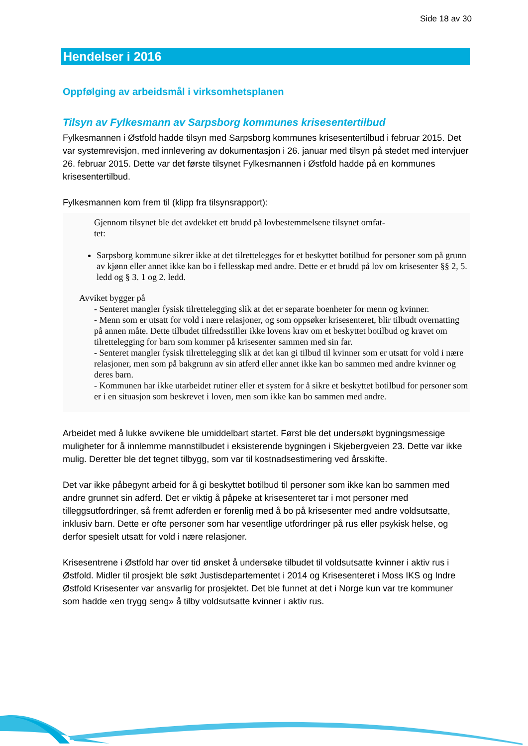Side 18 av 30
Hendelser i 2016
Oppfølging av arbeidsmål i virksomhetsplanen
Tilsyn av Fylkesmann av Sarpsborg kommunes krisesentertilbud
Fylkesmannen i Østfold hadde tilsyn med Sarpsborg kommunes krisesentertilbud i februar 2015. Det var systemrevisjon, med innlevering av dokumentasjon i 26. januar med tilsyn på stedet med intervjuer 26. februar 2015. Dette var det første tilsynet Fylkesmannen i Østfold hadde på en kommunes krisesentertilbud.
Fylkesmannen kom frem til (klipp fra tilsynsrapport):
Gjennom tilsynet ble det avdekket ett brudd på lovbestemmelsene tilsynet omfat-
tet:
Sarpsborg kommune sikrer ikke at det tilrettelegges for et beskyttet botilbud for personer som på grunn av kjønn eller annet ikke kan bo i fellesskap med andre. Dette er et brudd på lov om krisesenter §§ 2, 5. ledd og § 3. 1 og 2. ledd.
Avviket bygger på
- Senteret mangler fysisk tilrettelegging slik at det er separate boenheter for menn og kvinner.
- Menn som er utsatt for vold i nære relasjoner, og som oppsøker krisesenteret, blir tilbudt overnatting på annen måte. Dette tilbudet tilfredsstiller ikke lovens krav om et beskyttet botilbud og kravet om tilrettelegging for barn som kommer på krisesenter sammen med sin far.
- Senteret mangler fysisk tilrettelegging slik at det kan gi tilbud til kvinner som er utsatt for vold i nære relasjoner, men som på bakgrunn av sin atferd eller annet ikke kan bo sammen med andre kvinner og deres barn.
- Kommunen har ikke utarbeidet rutiner eller et system for å sikre et beskyttet botilbud for personer som er i en situasjon som beskrevet i loven, men som ikke kan bo sammen med andre.
Arbeidet med å lukke avvikene ble umiddelbart startet. Først ble det undersøkt bygningsmessige muligheter for å innlemme mannstilbudet i eksisterende bygningen i Skjebergveien 23. Dette var ikke mulig. Deretter ble det tegnet tilbygg, som var til kostnadsestimering ved årsskifte.
Det var ikke påbegynt arbeid for å gi beskyttet botilbud til personer som ikke kan bo sammen med andre grunnet sin adferd. Det er viktig å påpeke at krisesenteret tar i mot personer med tilleggsutfordringer, så fremt adferden er forenlig med å bo på krisesenter med andre voldsutsatte, inklusiv barn. Dette er ofte personer som har vesentlige utfordringer på rus eller psykisk helse, og derfor spesielt utsatt for vold i nære relasjoner.
Krisesentrene i Østfold har over tid ønsket å undersøke tilbudet til voldsutsatte kvinner i aktiv rus i Østfold. Midler til prosjekt ble søkt Justisdepartementet i 2014 og Krisesenteret i Moss IKS og Indre Østfold Krisesenter var ansvarlig for prosjektet. Det ble funnet at det i Norge kun var tre kommuner som hadde «en trygg seng» å tilby voldsutsatte kvinner i aktiv rus.